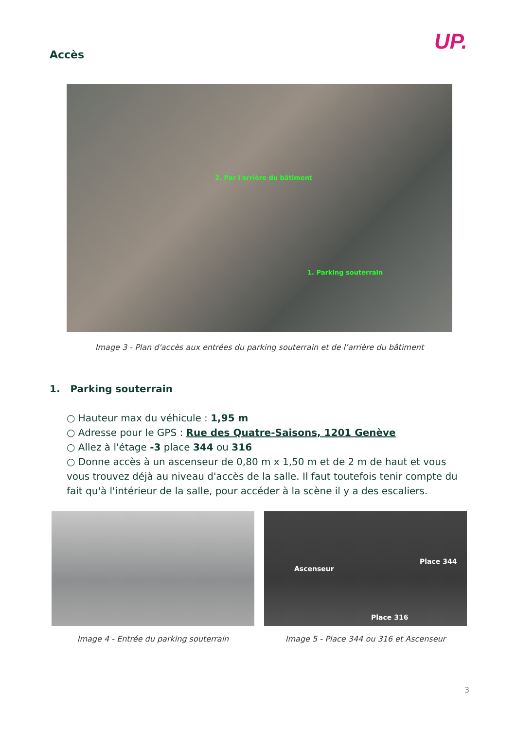UP.
Accès
2. Par l'arrière du bâtiment
1. Parking souterrain
Image 3 - Plan d'accès aux entrées du parking souterrain et de l’arrière du bâtiment
1. Parking souterrain
○ Hauteur max du véhicule : 1,95 m
○ Adresse pour le GPS : Rue des Quatre-Saisons, 1201 Genève
○ Allez à l'étage -3 place 344 ou 316
○ Donne accès à un ascenseur de 0,80 m x 1,50 m et de 2 m de haut et vous vous trouvez déjà au niveau d'accès de la salle. Il faut toutefois tenir compte du fait qu'à l'intérieur de la salle, pour accéder à la scène il y a des escaliers.
Ascenseur
Place 344
Place 316
Image 4 - Entrée du parking souterrain Image 5 - Place 344 ou 316 et Ascenseur
3